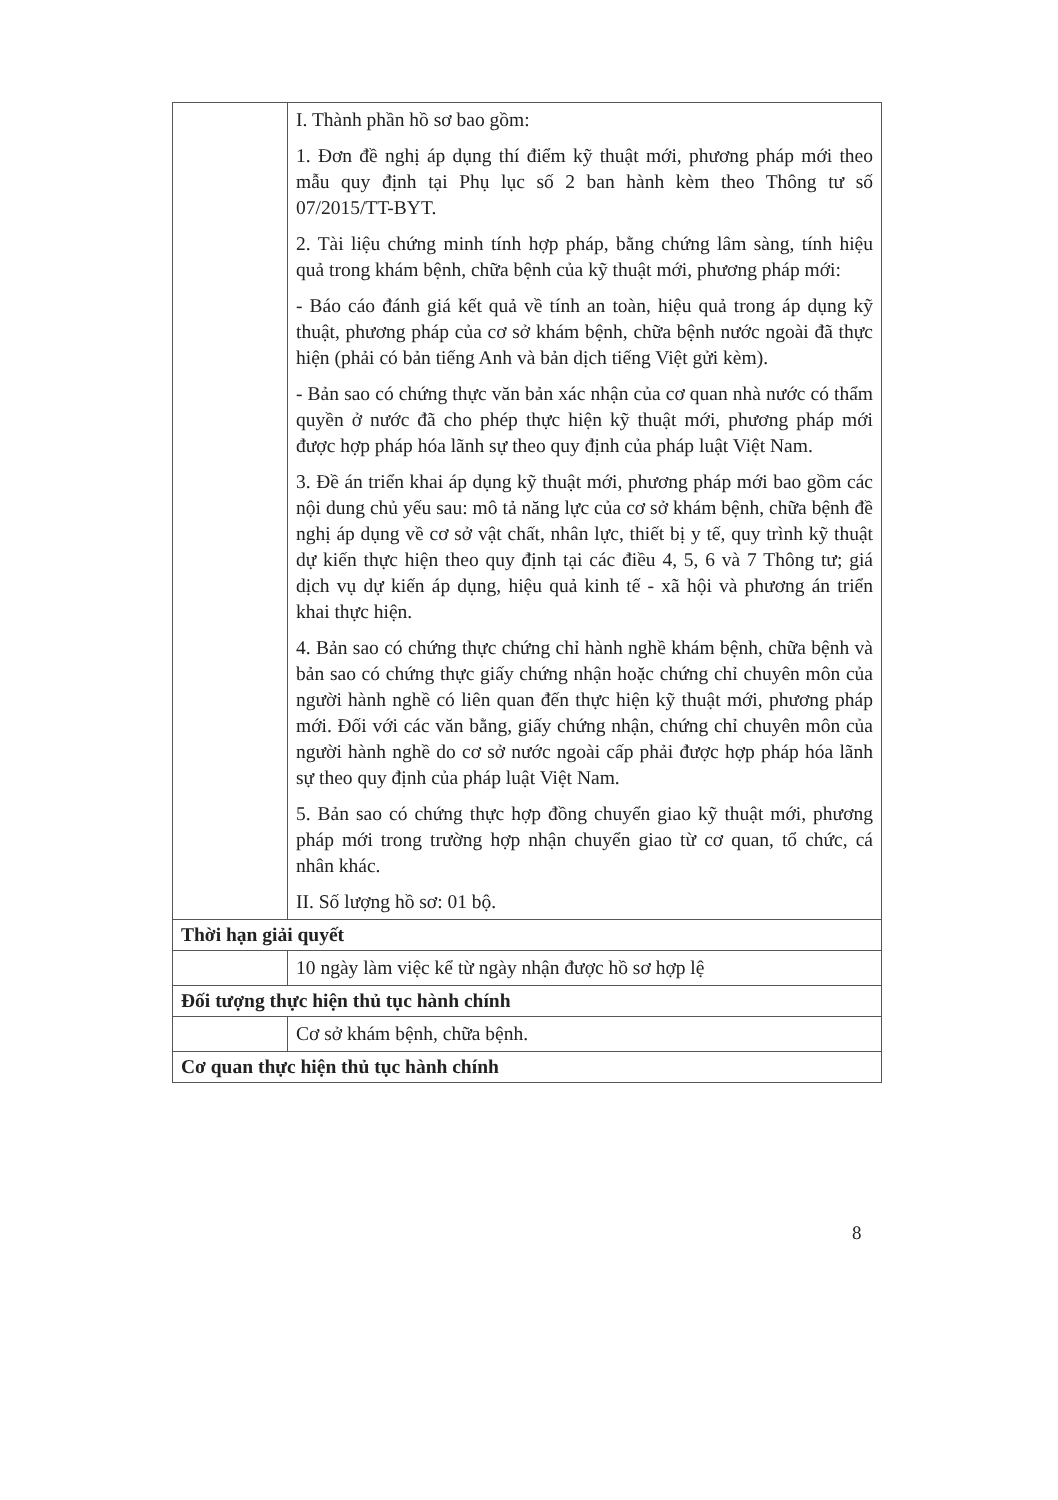| | I. Thành phần hồ sơ bao gồm: 1. Đơn đề nghị áp dụng thí điểm kỹ thuật mới, phương pháp mới theo mẫu quy định tại Phụ lục số 2 ban hành kèm theo Thông tư số 07/2015/TT-BYT. 2. Tài liệu chứng minh tính hợp pháp, bằng chứng lâm sàng, tính hiệu quả trong khám bệnh, chữa bệnh của kỹ thuật mới, phương pháp mới: - Báo cáo đánh giá kết quả về tính an toàn, hiệu quả trong áp dụng kỹ thuật, phương pháp của cơ sở khám bệnh, chữa bệnh nước ngoài đã thực hiện (phải có bản tiếng Anh và bản dịch tiếng Việt gửi kèm). - Bản sao có chứng thực văn bản xác nhận của cơ quan nhà nước có thẩm quyền ở nước đã cho phép thực hiện kỹ thuật mới, phương pháp mới được hợp pháp hóa lãnh sự theo quy định của pháp luật Việt Nam. 3. Đề án triển khai áp dụng kỹ thuật mới, phương pháp mới bao gồm các nội dung chủ yếu sau: mô tả năng lực của cơ sở khám bệnh, chữa bệnh đề nghị áp dụng về cơ sở vật chất, nhân lực, thiết bị y tế, quy trình kỹ thuật dự kiến thực hiện theo quy định tại các điều 4, 5, 6 và 7 Thông tư; giá dịch vụ dự kiến áp dụng, hiệu quả kinh tế - xã hội và phương án triển khai thực hiện. 4. Bản sao có chứng thực chứng chỉ hành nghề khám bệnh, chữa bệnh và bản sao có chứng thực giấy chứng nhận hoặc chứng chỉ chuyên môn của người hành nghề có liên quan đến thực hiện kỹ thuật mới, phương pháp mới. Đối với các văn bằng, giấy chứng nhận, chứng chỉ chuyên môn của người hành nghề do cơ sở nước ngoài cấp phải được hợp pháp hóa lãnh sự theo quy định của pháp luật Việt Nam. 5. Bản sao có chứng thực hợp đồng chuyển giao kỹ thuật mới, phương pháp mới trong trường hợp nhận chuyển giao từ cơ quan, tổ chức, cá nhân khác. II. Số lượng hồ sơ: 01 bộ. |
| Thời hạn giải quyết | |
| | 10 ngày làm việc kể từ ngày nhận được hồ sơ hợp lệ |
| Đối tượng thực hiện thủ tục hành chính | |
| | Cơ sở khám bệnh, chữa bệnh. |
| Cơ quan thực hiện thủ tục hành chính | |
8